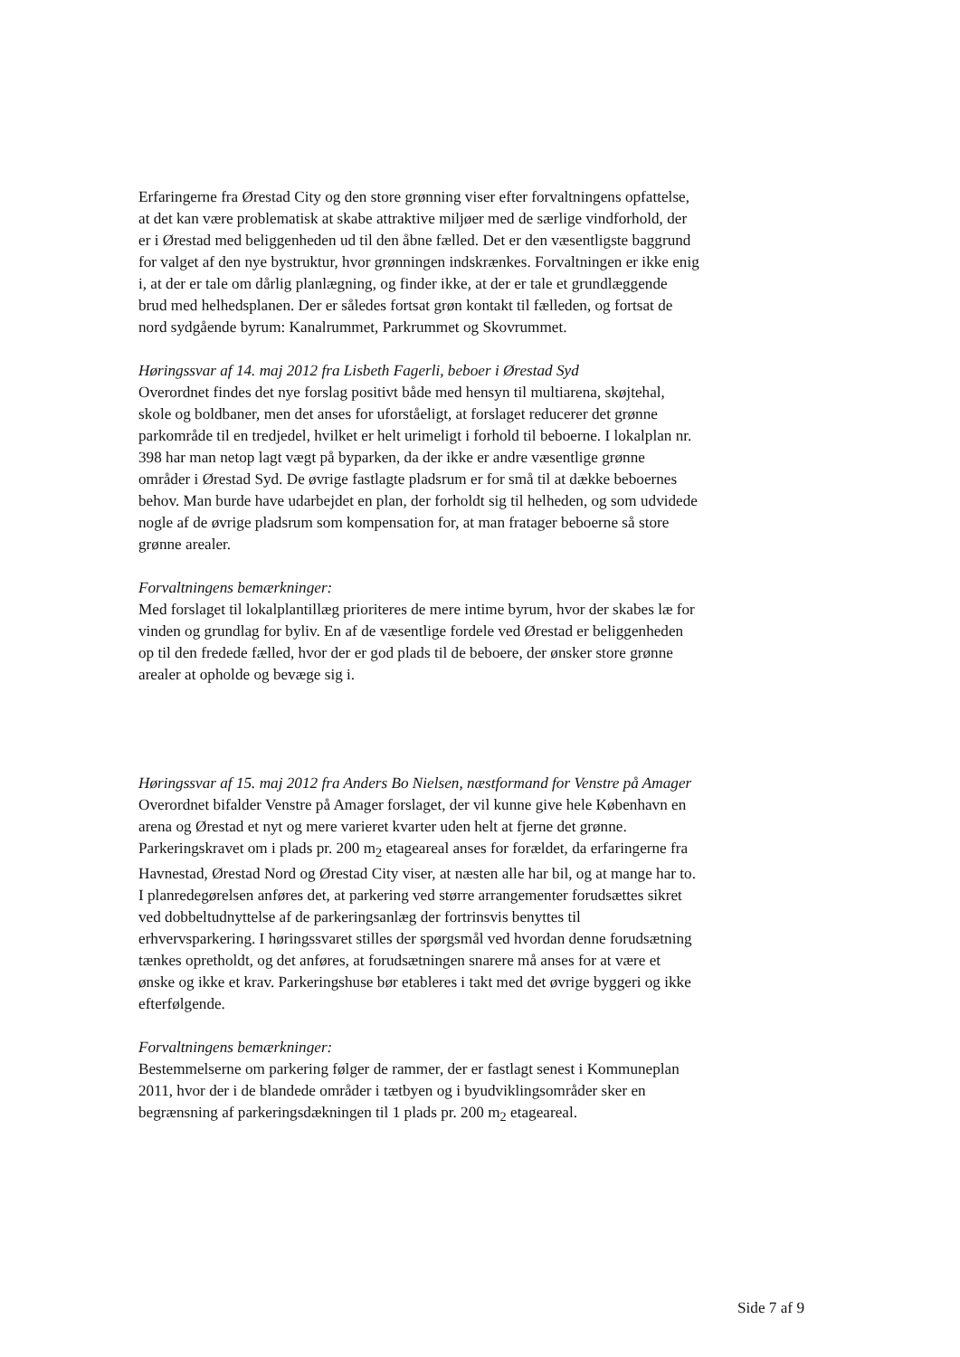Erfaringerne fra Ørestad City og den store grønning viser efter forvaltningens opfattelse, at det kan være problematisk at skabe attraktive miljøer med de særlige vindforhold, der er i Ørestad med beliggenheden ud til den åbne fælled. Det er den væsentligste baggrund for valget af den nye bystruktur, hvor grønningen indskrænkes. Forvaltningen er ikke enig i, at der er tale om dårlig planlægning, og finder ikke, at der er tale et grundlæggende brud med helhedsplanen. Der er således fortsat grøn kontakt til fælleden, og fortsat de nord sydgående byrum: Kanalrummet, Parkrummet og Skovrummet.
Høringssvar af 14. maj 2012 fra Lisbeth Fagerli, beboer i Ørestad Syd
Overordnet findes det nye forslag positivt både med hensyn til multiarena, skøjtehal, skole og boldbaner, men det anses for uforståeligt, at forslaget reducerer det grønne parkområde til en tredjedel, hvilket er helt urimeligt i forhold til beboerne. I lokalplan nr. 398 har man netop lagt vægt på byparken, da der ikke er andre væsentlige grønne områder i Ørestad Syd. De øvrige fastlagte pladsrum er for små til at dække beboernes behov. Man burde have udarbejdet en plan, der forholdt sig til helheden, og som udvidede nogle af de øvrige pladsrum som kompensation for, at man fratager beboerne så store grønne arealer.
Forvaltningens bemærkninger:
Med forslaget til lokalplantillæg prioriteres de mere intime byrum, hvor der skabes læ for vinden og grundlag for byliv. En af de væsentlige fordele ved Ørestad er beliggenheden op til den fredede fælled, hvor der er god plads til de beboere, der ønsker store grønne arealer at opholde og bevæge sig i.
Høringssvar af 15. maj 2012 fra Anders Bo Nielsen, næstformand for Venstre på Amager
Overordnet bifalder Venstre på Amager forslaget, der vil kunne give hele København en arena og Ørestad et nyt og mere varieret kvarter uden helt at fjerne det grønne. Parkeringskravet om i plads pr. 200 m<sub>2</sub> etageareal anses for forældet, da erfaringerne fra Havnestad, Ørestad Nord og Ørestad City viser, at næsten alle har bil, og at mange har to. I planredegørelsen anføres det, at parkering ved større arrangementer forudsættes sikret ved dobbeltudnyttelse af de parkeringsanlæg der fortrinsvis benyttes til erhvervsparkering. I høringssvaret stilles der spørgsmål ved hvordan denne forudsætning tænkes opretholdt, og det anføres, at forudsætningen snarere må anses for at være et ønske og ikke et krav. Parkeringshuse bør etableres i takt med det øvrige byggeri og ikke efterfølgende.
Forvaltningens bemærkninger:
Bestemmelserne om parkering følger de rammer, der er fastlagt senest i Kommuneplan 2011, hvor der i de blandede områder i tætbyen og i byudviklingsområder sker en begrænsning af parkeringsdækningen til 1 plads pr. 200 m<sub>2</sub> etageareal.
Side 7 af 9